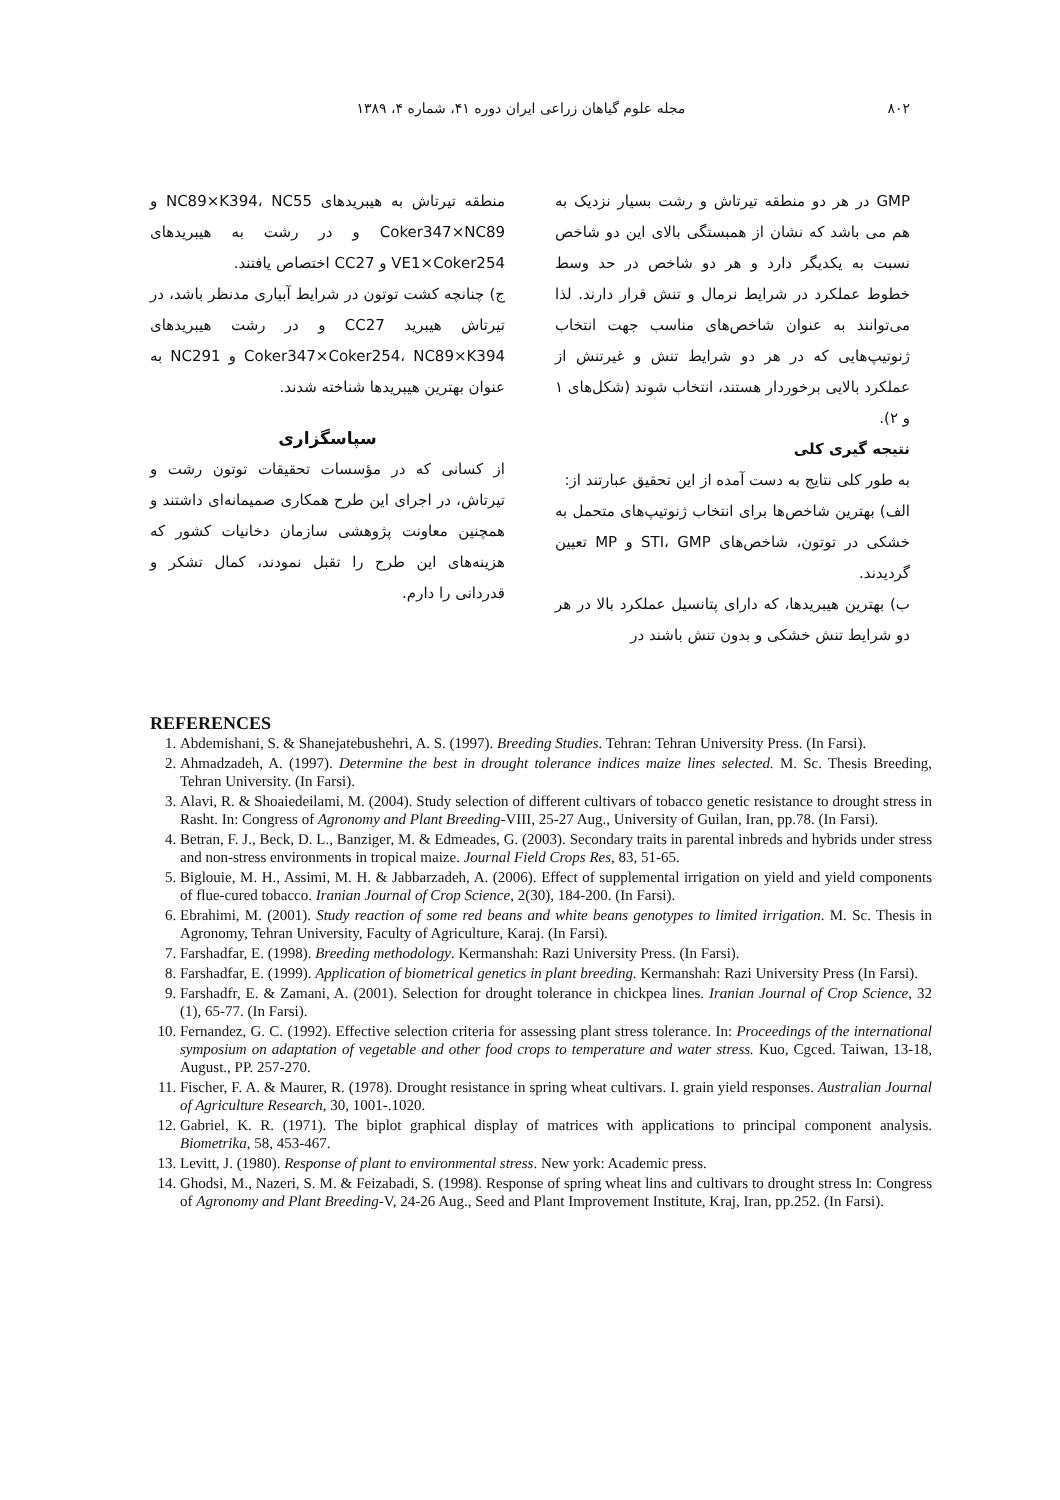۸۰۲ مجله علوم گیاهان زراعی ایران دوره ۴۱، شماره ۴، ۱۳۸۹.
GMP در هر دو منطقه تیرتاش و رشت بسیار نزدیک به هم می باشد که نشان از همبستگی بالای این دو شاخص نسبت به یکدیگر دارد و هر دو شاخص در حد وسط خطوط عملکرد در شرایط نرمال و تنش قرار دارند. لذا می‌توانند به عنوان شاخص‌های مناسب جهت انتخاب ژنوتیپ‌هایی که در هر دو شرایط تنش و غیرتنش از عملکرد بالایی برخوردار هستند، انتخاب شوند (شکل‌های ۱ و ۲).
نتیجه گیری کلی
به طور کلی نتایج به دست آمده از این تحقیق عبارتند از:
الف) بهترین شاخص‌ها برای انتخاب ژنوتیپ‌های متحمل به خشکی در توتون، شاخص‌های STI، GMP و MP تعیین گردیدند.
ب) بهترین هیبریدها، که دارای پتانسیل عملکرد بالا در هر دو شرایط تنش خشکی و بدون تنش باشند در
منطقه تیرتاش به هیبریدهای NC89×K394، NC55 و Coker347×NC89 و در رشت به هیبریدهای VE1×Coker254 و CC27 اختصاص یافتند.
ج) چنانچه کشت توتون در شرایط آبیاری مدنظر باشد، در تیرتاش هیبرید CC27 و در رشت هیبریدهای Coker347×Coker254، NC89×K394 و NC291 به عنوان بهترین هیبریدها شناخته شدند.
سپاسگزاری
از کسانی که در مؤسسات تحقیقات توتون رشت و تیرتاش، در اجرای این طرح همکاری صمیمانه‌ای داشتند و همچنین معاونت پژوهشی سازمان دخانیات کشور که هزینه‌های این طرح را تقبل نمودند، کمال تشکر و قدردانی را دارم.
REFERENCES
1. Abdemishani, S. & Shanejatebushehri, A. S. (1997). Breeding Studies. Tehran: Tehran University Press. (In Farsi).
2. Ahmadzadeh, A. (1997). Determine the best in drought tolerance indices maize lines selected. M. Sc. Thesis Breeding, Tehran University. (In Farsi).
3. Alavi, R. & Shoaiedeilami, M. (2004). Study selection of different cultivars of tobacco genetic resistance to drought stress in Rasht. In: Congress of Agronomy and Plant Breeding-VIII, 25-27 Aug., University of Guilan, Iran, pp.78. (In Farsi).
4. Betran, F. J., Beck, D. L., Banziger, M. & Edmeades, G. (2003). Secondary traits in parental inbreds and hybrids under stress and non-stress environments in tropical maize. Journal Field Crops Res, 83, 51-65.
5. Biglouie, M. H., Assimi, M. H. & Jabbarzadeh, A. (2006). Effect of supplemental irrigation on yield and yield components of flue-cured tobacco. Iranian Journal of Crop Science, 2(30), 184-200. (In Farsi).
6. Ebrahimi, M. (2001). Study reaction of some red beans and white beans genotypes to limited irrigation. M. Sc. Thesis in Agronomy, Tehran University, Faculty of Agriculture, Karaj. (In Farsi).
7. Farshadfar, E. (1998). Breeding methodology. Kermanshah: Razi University Press. (In Farsi).
8. Farshadfar, E. (1999). Application of biometrical genetics in plant breeding. Kermanshah: Razi University Press (In Farsi).
9. Farshadfr, E. & Zamani, A. (2001). Selection for drought tolerance in chickpea lines. Iranian Journal of Crop Science, 32 (1), 65-77. (In Farsi).
10. Fernandez, G. C. (1992). Effective selection criteria for assessing plant stress tolerance. In: Proceedings of the international symposium on adaptation of vegetable and other food crops to temperature and water stress. Kuo, Cgced. Taiwan, 13-18, August., PP. 257-270.
11. Fischer, F. A. & Maurer, R. (1978). Drought resistance in spring wheat cultivars. I. grain yield responses. Australian Journal of Agriculture Research, 30, 1001-.1020.
12. Gabriel, K. R. (1971). The biplot graphical display of matrices with applications to principal component analysis. Biometrika, 58, 453-467.
13. Levitt, J. (1980). Response of plant to environmental stress. New york: Academic press.
14. Ghodsi, M., Nazeri, S. M. & Feizabadi, S. (1998). Response of spring wheat lins and cultivars to drought stress In: Congress of Agronomy and Plant Breeding-V, 24-26 Aug., Seed and Plant Improvement Institute, Kraj, Iran, pp.252. (In Farsi).